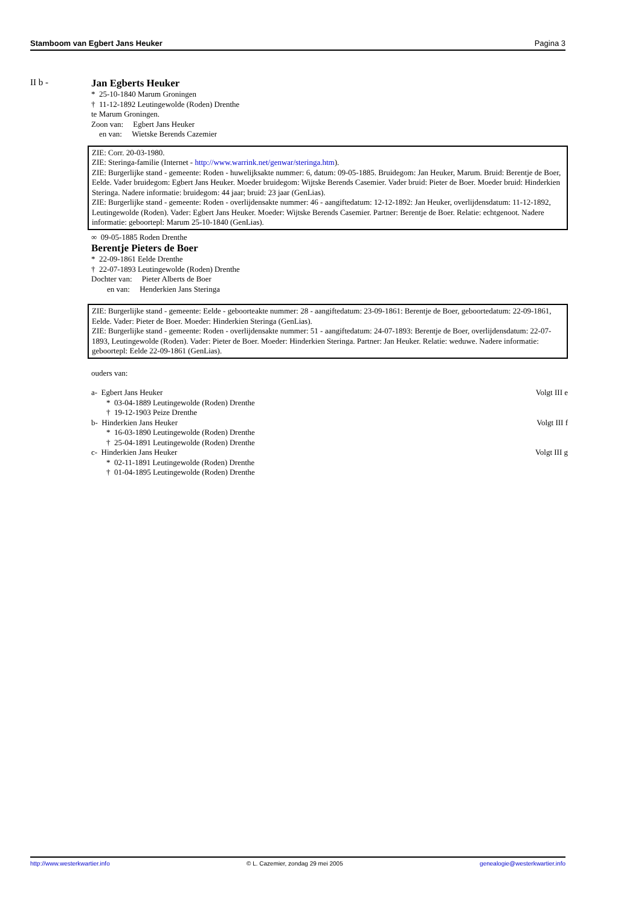Stamboom van Egbert Jans Heuker Pagina 3
II b - Jan Egberts Heuker
* 25-10-1840 Marum Groningen
† 11-12-1892 Leutingewolde (Roden) Drenthe
te Marum Groningen.
Zoon van: Egbert Jans Heuker
en van: Wietske Berends Cazemier
ZIE: Corr. 20-03-1980.
ZIE: Steringa-familie (Internet - http://www.warrink.net/genwar/steringa.htm).
ZIE: Burgerlijke stand - gemeente: Roden - huwelijksakte nummer: 6, datum: 09-05-1885. Bruidegom: Jan Heuker, Marum. Bruid: Berentje de Boer, Eelde. Vader bruidegom: Egbert Jans Heuker. Moeder bruidegom: Wijtske Berends Casemier. Vader bruid: Pieter de Boer. Moeder bruid: Hinderkien Steringa. Nadere informatie: bruidegom: 44 jaar; bruid: 23 jaar (GenLias).
ZIE: Burgerlijke stand - gemeente: Roden - overlijdensakte nummer: 46 - aangiftedatum: 12-12-1892: Jan Heuker, overlijdensdatum: 11-12-1892, Leutingewolde (Roden). Vader: Egbert Jans Heuker. Moeder: Wijtske Berends Casemier. Partner: Berentje de Boer. Relatie: echtgenoot. Nadere informatie: geboortepl: Marum 25-10-1840 (GenLias).
∞ 09-05-1885 Roden Drenthe
Berentje Pieters de Boer
* 22-09-1861 Eelde Drenthe
† 22-07-1893 Leutingewolde (Roden) Drenthe
Dochter van: Pieter Alberts de Boer
en van: Henderkien Jans Steringa
ZIE: Burgerlijke stand - gemeente: Eelde - geboorteakte nummer: 28 - aangiftedatum: 23-09-1861: Berentje de Boer, geboortedatum: 22-09-1861, Eelde. Vader: Pieter de Boer. Moeder: Hinderkien Steringa (GenLias).
ZIE: Burgerlijke stand - gemeente: Roden - overlijdensakte nummer: 51 - aangiftedatum: 24-07-1893: Berentje de Boer, overlijdensdatum: 22-07-1893, Leutingewolde (Roden). Vader: Pieter de Boer. Moeder: Hinderkien Steringa. Partner: Jan Heuker. Relatie: weduwe. Nadere informatie: geboortepl: Eelde 22-09-1861 (GenLias).
ouders van:
a- Egbert Jans Heuker Volgt III e
* 03-04-1889 Leutingewolde (Roden) Drenthe
† 19-12-1903 Peize Drenthe
b- Hinderkien Jans Heuker Volgt III f
* 16-03-1890 Leutingewolde (Roden) Drenthe
† 25-04-1891 Leutingewolde (Roden) Drenthe
c- Hinderkien Jans Heuker Volgt III g
* 02-11-1891 Leutingewolde (Roden) Drenthe
† 01-04-1895 Leutingewolde (Roden) Drenthe
http://www.westerkwartier.info © L. Cazemier, zondag 29 mei 2005 genealogie@westerkwartier.info